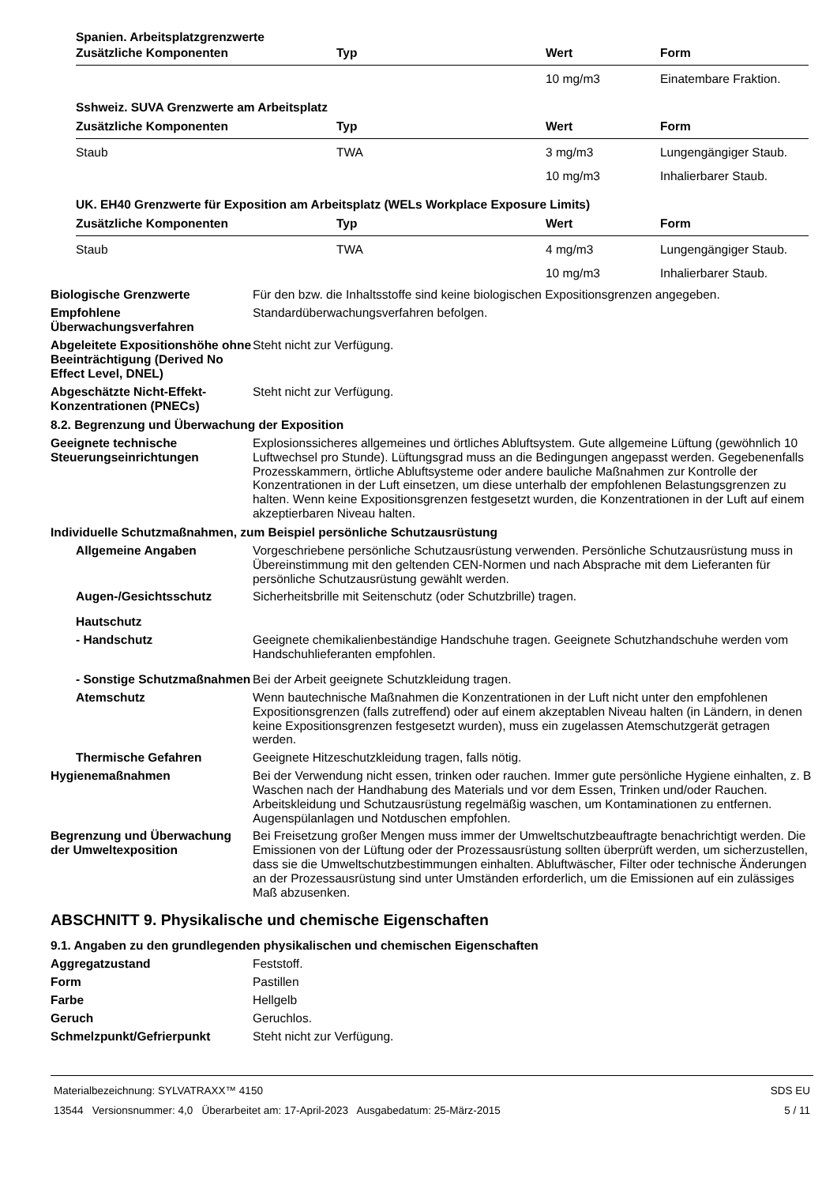| Spanien. Arbeitsplatzgrenzwerte | | | |
| Zusätzliche Komponenten | Typ | Wert | Form |
| | | 10 mg/m3 | Einatembare Fraktion. |
| Sshweiz. SUVA Grenzwerte am Arbeitsplatz | | | |
| Zusätzliche Komponenten | Typ | Wert | Form |
| Staub | TWA | 3 mg/m3 | Lungengängiger Staub. |
| | | 10 mg/m3 | Inhalierbarer Staub. |
| UK. EH40 Grenzwerte für Exposition am Arbeitsplatz (WELs Workplace Exposure Limits) | | | |
| Zusätzliche Komponenten | Typ | Wert | Form |
| Staub | TWA | 4 mg/m3 | Lungengängiger Staub. |
| | | 10 mg/m3 | Inhalierbarer Staub. |
Biologische Grenzwerte
Für den bzw. die Inhaltsstoffe sind keine biologischen Expositionsgrenzen angegeben.
Empfohlene Überwachungsverfahren
Standardüberwachungsverfahren befolgen.
Abgeleitete Expositionshöhe ohne Beeinträchtigung (Derived No Effect Level, DNEL)
Steht nicht zur Verfügung.
Abgeschätzte Nicht-Effekt-Konzentrationen (PNECs)
Steht nicht zur Verfügung.
8.2. Begrenzung und Überwachung der Exposition
Geeignete technische Steuerungseinrichtungen
Explosionssicheres allgemeines und örtliches Abluftsystem. Gute allgemeine Lüftung (gewöhnlich 10 Luftwechsel pro Stunde). Lüftungsgrad muss an die Bedingungen angepasst werden. Gegebenenfalls Prozesskammern, örtliche Abluftsysteme oder andere bauliche Maßnahmen zur Kontrolle der Konzentrationen in der Luft einsetzen, um diese unterhalb der empfohlenen Belastungsgrenzen zu halten. Wenn keine Expositionsgrenzen festgesetzt wurden, die Konzentrationen in der Luft auf einem akzeptierbaren Niveau halten.
Individuelle Schutzmaßnahmen, zum Beispiel persönliche Schutzausrüstung
Allgemeine Angaben
Vorgeschriebene persönliche Schutzausrüstung verwenden. Persönliche Schutzausrüstung muss in Übereinstimmung mit den geltenden CEN-Normen und nach Absprache mit dem Lieferanten für persönliche Schutzausrüstung gewählt werden.
Augen-/Gesichtsschutz
Sicherheitsbrille mit Seitenschutz (oder Schutzbrille) tragen.
Hautschutz
- Handschutz
Geeignete chemikalienbeständige Handschuhe tragen. Geeignete Schutzhandschuhe werden vom Handschuhlieferanten empfohlen.
- Sonstige Schutzmaßnahmen
Bei der Arbeit geeignete Schutzkleidung tragen.
Atemschutz
Wenn bautechnische Maßnahmen die Konzentrationen in der Luft nicht unter den empfohlenen Expositionsgrenzen (falls zutreffend) oder auf einem akzeptablen Niveau halten (in Ländern, in denen keine Expositionsgrenzen festgesetzt wurden), muss ein zugelassen Atemschutzgerät getragen werden.
Thermische Gefahren
Geeignete Hitzeschutzkleidung tragen, falls nötig.
Hygienemaßnahmen
Bei der Verwendung nicht essen, trinken oder rauchen. Immer gute persönliche Hygiene einhalten, z. B Waschen nach der Handhabung des Materials und vor dem Essen, Trinken und/oder Rauchen. Arbeitskleidung und Schutzausrüstung regelmäßig waschen, um Kontaminationen zu entfernen. Augenspülanlagen und Notduschen empfohlen.
Begrenzung und Überwachung der Umweltexposition
Bei Freisetzung großer Mengen muss immer der Umweltschutzbeauftragte benachrichtigt werden. Die Emissionen von der Lüftung oder der Prozessausrüstung sollten überprüft werden, um sicherzustellen, dass sie die Umweltschutzbestimmungen einhalten. Abluftwäscher, Filter oder technische Änderungen an der Prozessausrüstung sind unter Umständen erforderlich, um die Emissionen auf ein zulässiges Maß abzusenken.
ABSCHNITT 9. Physikalische und chemische Eigenschaften
9.1. Angaben zu den grundlegenden physikalischen und chemischen Eigenschaften
Aggregatzustand
Feststoff.
Form
Pastillen
Farbe
Hellgelb
Geruch
Geruchlos.
Schmelzpunkt/Gefrierpunkt
Steht nicht zur Verfügung.
Materialbezeichnung: SYLVATRAXX™ 4150
13544 Versionsnummer: 4,0 Überarbeitet am: 17-April-2023 Ausgabedatum: 25-März-2015
SDS EU
5 / 11